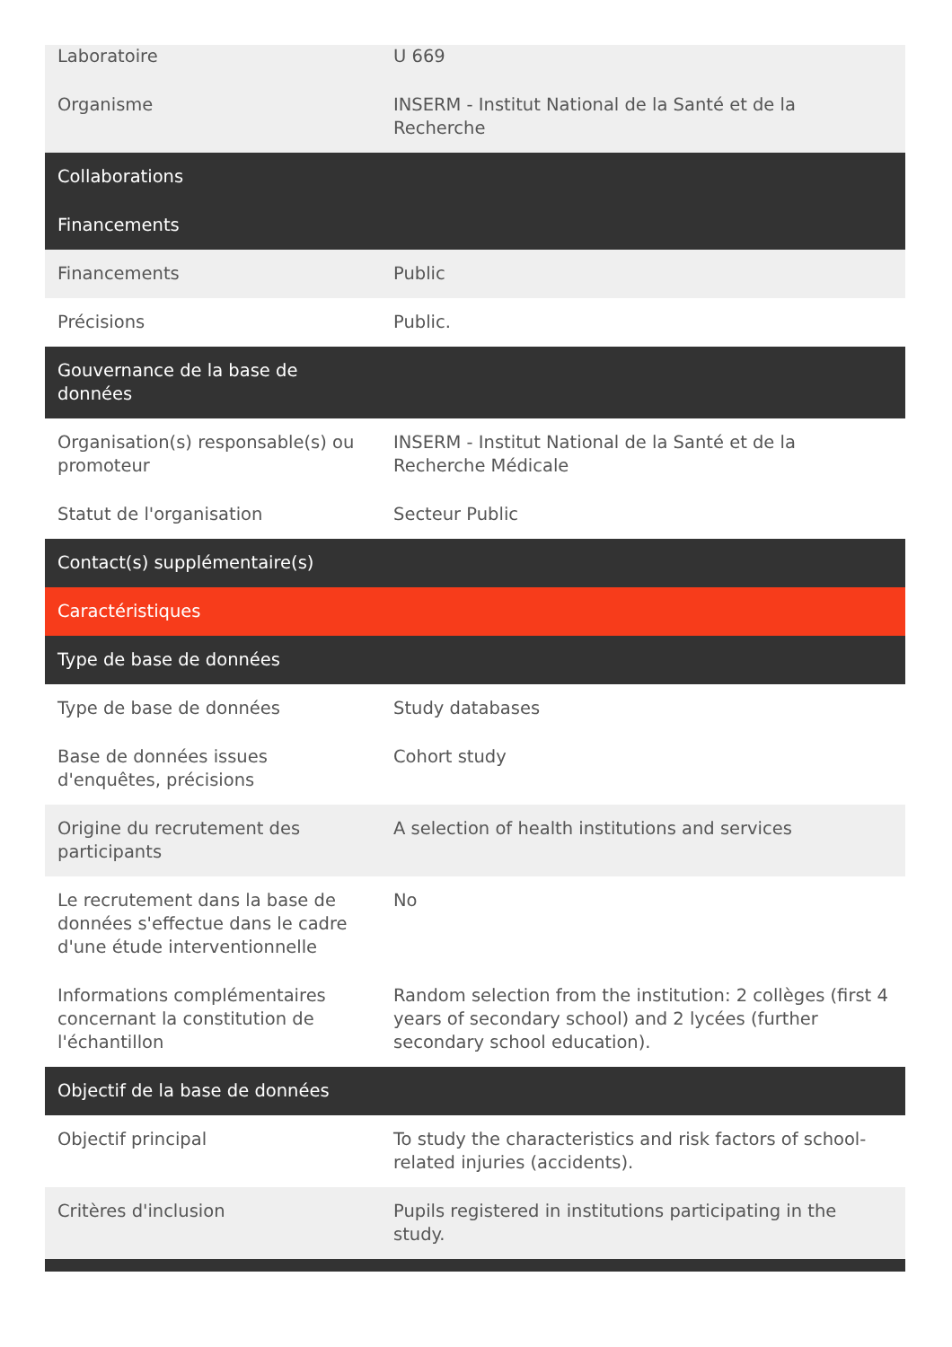| Laboratoire | U 669 |
| Organisme | INSERM - Institut National de la Santé et de la Recherche |
| Collaborations | |
| Financements | |
| Financements | Public |
| Précisions | Public. |
| Gouvernance de la base de données | |
| Organisation(s) responsable(s) ou promoteur | INSERM - Institut National de la Santé et de la Recherche Médicale |
| Statut de l'organisation | Secteur Public |
| Contact(s) supplémentaire(s) | |
| Caractéristiques | |
| Type de base de données | |
| Type de base de données | Study databases |
| Base de données issues d'enquêtes, précisions | Cohort study |
| Origine du recrutement des participants | A selection of health institutions and services |
| Le recrutement dans la base de données s'effectue dans le cadre d'une étude interventionnelle | No |
| Informations complémentaires concernant la constitution de l'échantillon | Random selection from the institution: 2 collèges (first 4 years of secondary school) and 2 lycées (further secondary school education). |
| Objectif de la base de données | |
| Objectif principal | To study the characteristics and risk factors of school-related injuries (accidents). |
| Critères d'inclusion | Pupils registered in institutions participating in the study. |